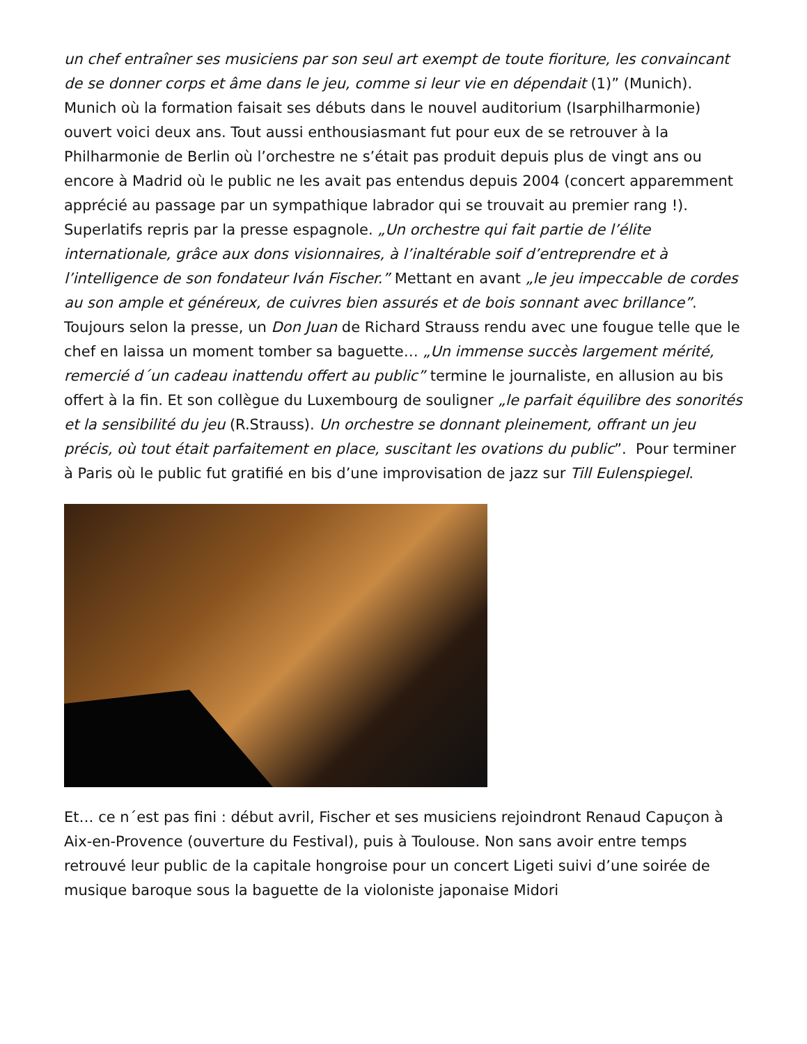un chef entraîner ses musiciens par son seul art exempt de toute fioriture, les convaincant de se donner corps et âme dans le jeu, comme si leur vie en dépendait (1)” (Munich). Munich où la formation faisait ses débuts dans le nouvel auditorium (Isarphilharmonie) ouvert voici deux ans. Tout aussi enthousiasmant fut pour eux de se retrouver à la Philharmonie de Berlin où l’orchestre ne s’était pas produit depuis plus de vingt ans ou encore à Madrid où le public ne les avait pas entendus depuis 2004 (concert apparemment apprécié au passage par un sympathique labrador qui se trouvait au premier rang !). Superlatifs repris par la presse espagnole. „Un orchestre qui fait partie de l’élite internationale, grâce aux dons visionnaires, à l’inaltérable soif d’entreprendre et à l’intelligence de son fondateur Iván Fischer.” Mettant en avant „le jeu impeccable de cordes au son ample et généreux, de cuivres bien assurés et de bois sonnant avec brillance”. Toujours selon la presse, un Don Juan de Richard Strauss rendu avec une fougue telle que le chef en laissa un moment tomber sa baguette… „Un immense succès largement mérité, remercié d´un cadeau inattendu offert au public” termine le journaliste, en allusion au bis offert à la fin. Et son collègue du Luxembourg de souligner „le parfait équilibre des sonorités et la sensibilité du jeu (R.Strauss). Un orchestre se donnant pleinement, offrant un jeu précis, où tout était parfaitement en place, suscitant les ovations du public”. Pour terminer à Paris où le public fut gratifié en bis d’une improvisation de jazz sur Till Eulenspiegel.
Et… ce n´est pas fini : début avril, Fischer et ses musiciens rejoindront Renaud Capuçon à Aix-en-Provence (ouverture du Festival), puis à Toulouse. Non sans avoir entre temps retrouvé leur public de la capitale hongroise pour un concert Ligeti suivi d’une soirée de musique baroque sous la baguette de la violoniste japonaise Midori